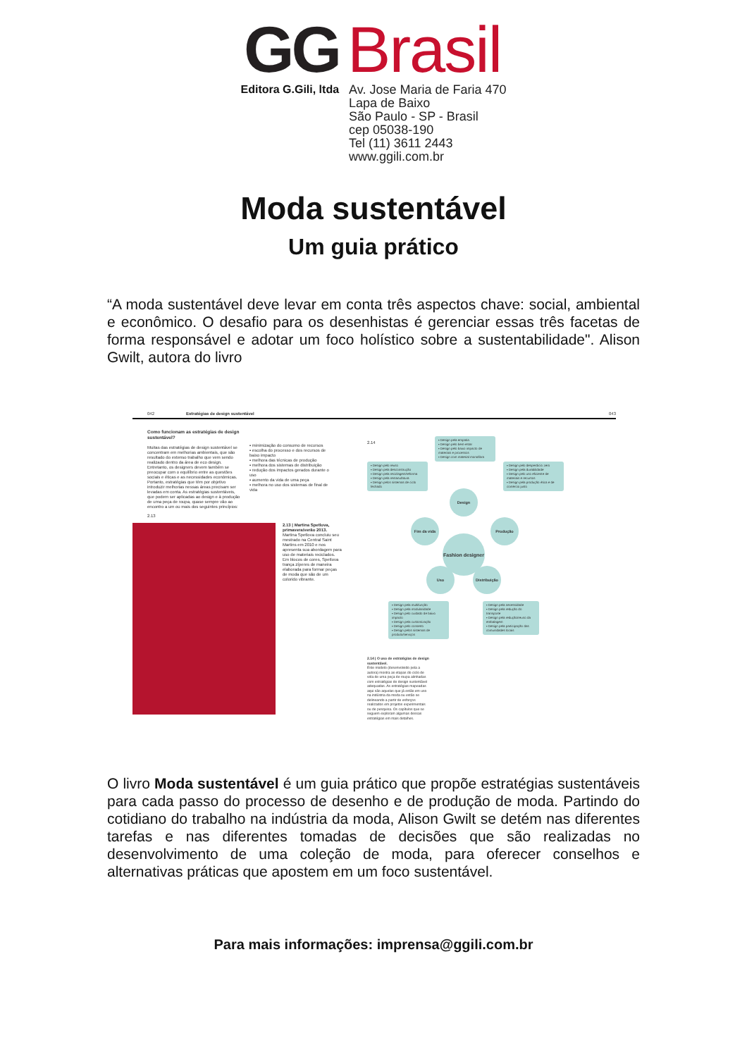GG
Editora G.Gili, ltda
Brasil
Av. Jose Maria de Faria 470
Lapa de Baixo
São Paulo - SP - Brasil
cep 05038-190
Tel (11) 3611 2443
www.ggili.com.br
Moda sustentável
Um guia prático
“A moda sustentável deve levar em conta três aspectos chave: social, ambiental e econômico. O desafio para os desenhistas é gerenciar essas três facetas de forma responsável e adotar um foco holístico sobre a sustentabilidade". Alison Gwilt, autora do livro
042 Estratégias de design sustentável
Como funcionam as estratégias de design sustentável?
Muitas das estratégias de design sustentável se concentram em melhorias ambientais, que são resultado do extenso trabalho que vem sendo realizado dentro da área de eco design. Entretanto, os designers devem também se preocupar com o equilíbrio entre as questões sociais e éticas e as necessidades econômicas. Portanto, estratégias que têm por objetivo introduzir melhorias nessas áreas precisam ser levadas em conta. As estratégias sustentáveis, que podem ser aplicadas ao design e à produção de uma peça de roupa, quase sempre vão ao encontro a um ou mais dos seguintes princípios:
▪ minimização do consumo de recursos
▪ escolha do processo e dos recursos de baixo impacto
▪ melhora das técnicas de produção
▪ melhora dos sistemas de distribuição
▪ redução dos impactos gerados durante o uso
▪ aumento da vida de uma peça
▪ melhora no uso dos sistemas de final de vida
2.13
2.13 | Martina Spetlova, primavera/verão 2013.
Martina Spetlova concluiu seu mestrado na Central Saint Martins em 2010 e nos apresenta sua abordagem para uso de materiais reciclados. Em blocos de cores, Spetlova trança zíperes de maneira elaborada para formar peças de moda que são de um colorido vibrante.
043
2.14
▪ Design pela empatia
▪ Design pelo bem-estar
▪ Design pelo baixo impacto de materiais e processos
▪ Design com material monofibra
▪ Design pelo reuso
▪ Design pela desconstrução
▪ Design pela reciclagem/reforma
▪ Design pela remanufatura
▪ Design pelos sistemas de ciclo fechado
▪ Design pelo desperdício zero
▪ Design pela durabilidade
▪ Design pelo uso eficiente de materiais e recursos
▪ Design pela produção ética e de comércio justo
Design
Fim da vida Produção
Fashion designer
Uso Distribuição
▪ Design pela multifunção
▪ Design pela modularidade
▪ Design pelo cuidado de baixo impacto
▪ Design pela customização
▪ Design pelo conserto
▪ Design pelos sistemas de produto/serviços
▪ Design pela necessidade
▪ Design pela redução do transporte
▪ Design pela redução/reuso da embalagem
▪ Design pela participação das comunidades locais
2.14 | O uso de estratégias de design sustentável.
Este modelo (desenvolvido pela a autora) mostra as etapas do ciclo de vida de uma peça de roupa alinhadas com estratégias de design sustentável adequadas. As estratégias mapeadas aqui são aquelas que já estão em uso na indústria da moda ou estão se delineando a partir de esforços realizados em projetos experimentais ou de pesquisa. Os capítulos que se seguem exploram algumas dessas estratégias em mais detalhes.
O livro Moda sustentável é um guia prático que propõe estratégias sustentáveis para cada passo do processo de desenho e de produção de moda. Partindo do cotidiano do trabalho na indústria da moda, Alison Gwilt se detém nas diferentes tarefas e nas diferentes tomadas de decisões que são realizadas no desenvolvimento de uma coleção de moda, para oferecer conselhos e alternativas práticas que apostem em um foco sustentável.
Para mais informações: imprensa@ggili.com.br